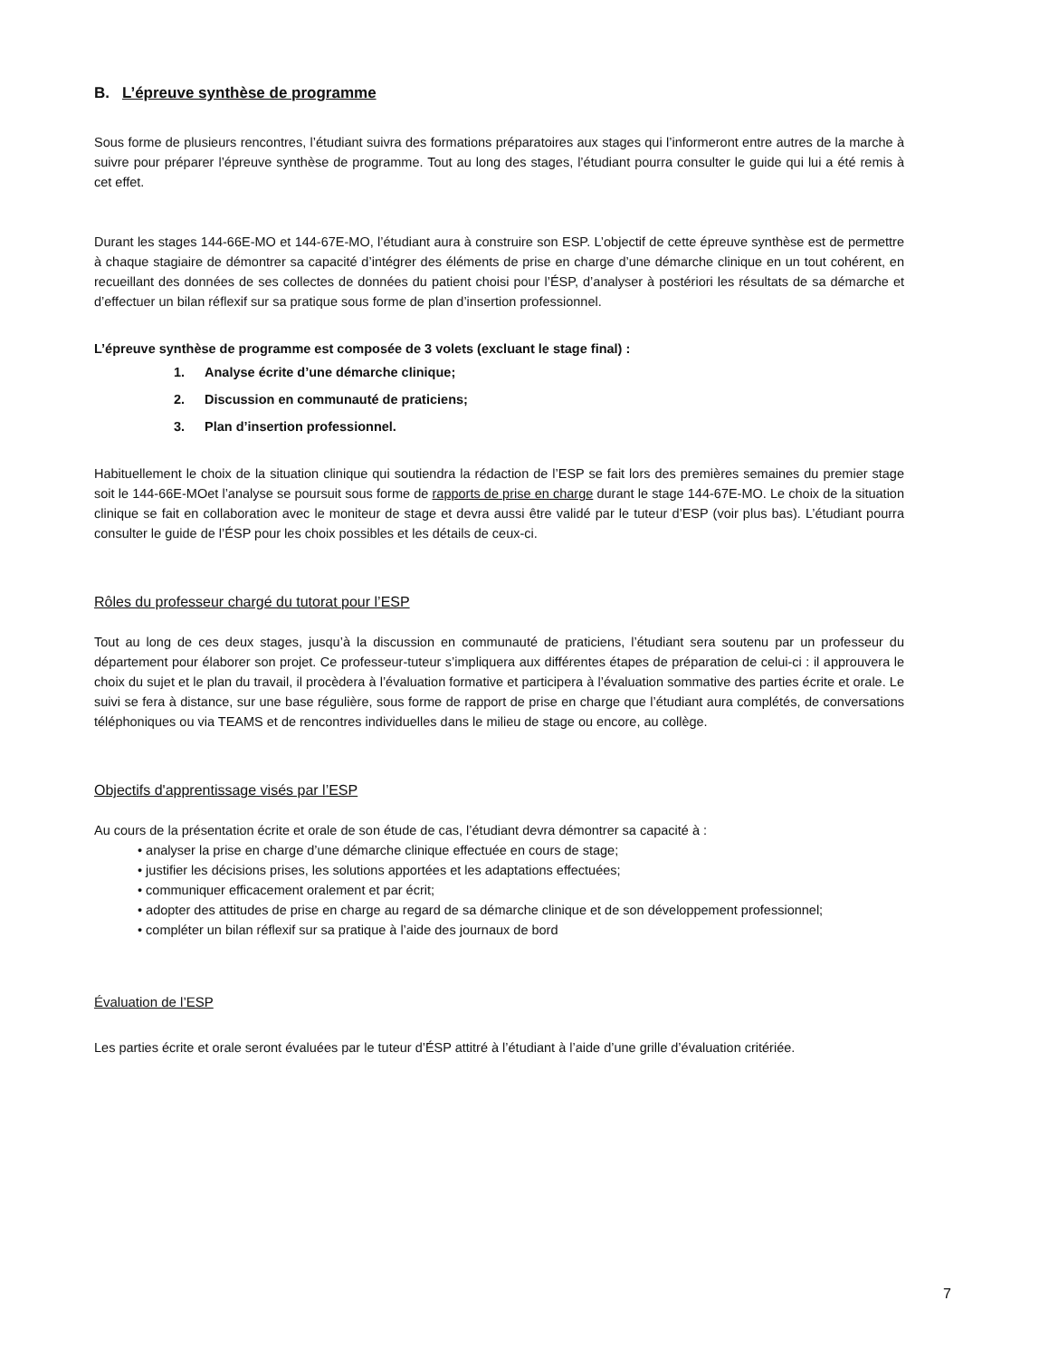B. L’épreuve synthèse de programme
Sous forme de plusieurs rencontres, l’étudiant suivra des formations préparatoires aux stages qui l’informeront entre autres de la marche à suivre pour préparer l’épreuve synthèse de programme. Tout au long des stages, l’étudiant pourra consulter le guide qui lui a été remis à cet effet.
Durant les stages 144-66E-MO et 144-67E-MO, l’étudiant aura à construire son ESP. L’objectif de cette épreuve synthèse est de permettre à chaque stagiaire de démontrer sa capacité d’intégrer des éléments de prise en charge d’une démarche clinique en un tout cohérent, en recueillant des données de ses collectes de données du patient choisi pour l’ÉSP, d’analyser à postériori les résultats de sa démarche et d’effectuer un bilan réflexif sur sa pratique sous forme de plan d’insertion professionnel.
L’épreuve synthèse de programme est composée de 3 volets (excluant le stage final) :
1. Analyse écrite d’une démarche clinique;
2. Discussion en communauté de praticiens;
3. Plan d’insertion professionnel.
Habituellement le choix de la situation clinique qui soutiendra la rédaction de l’ESP se fait lors des premières semaines du premier stage soit le 144-66E-MOet l’analyse se poursuit sous forme de rapports de prise en charge durant le stage 144-67E-MO. Le choix de la situation clinique se fait en collaboration avec le moniteur de stage et devra aussi être validé par le tuteur d’ESP (voir plus bas). L’étudiant pourra consulter le guide de l’ÉSP pour les choix possibles et les détails de ceux-ci.
Rôles du professeur chargé du tutorat pour l’ESP
Tout au long de ces deux stages, jusqu’à la discussion en communauté de praticiens, l’étudiant sera soutenu par un professeur du département pour élaborer son projet. Ce professeur-tuteur s’impliquera aux différentes étapes de préparation de celui-ci : il approuvera le choix du sujet et le plan du travail, il procèdera à l’évaluation formative et participera à l’évaluation sommative des parties écrite et orale. Le suivi se fera à distance, sur une base régulière, sous forme de rapport de prise en charge que l’étudiant aura complétés, de conversations téléphoniques ou via TEAMS et de rencontres individuelles dans le milieu de stage ou encore, au collège.
Objectifs d'apprentissage visés par l’ESP
Au cours de la présentation écrite et orale de son étude de cas, l’étudiant devra démontrer sa capacité à :
• analyser la prise en charge d’une démarche clinique effectuée en cours de stage;
• justifier les décisions prises, les solutions apportées et les adaptations effectuées;
• communiquer efficacement oralement et par écrit;
• adopter des attitudes de prise en charge au regard de sa démarche clinique et de son développement professionnel;
• compléter un bilan réflexif sur sa pratique à l’aide des journaux de bord
Évaluation de l’ESP
Les parties écrite et orale seront évaluées par le tuteur d’ÉSP attitré à l’étudiant à l’aide d’une grille d’évaluation critériée.
7